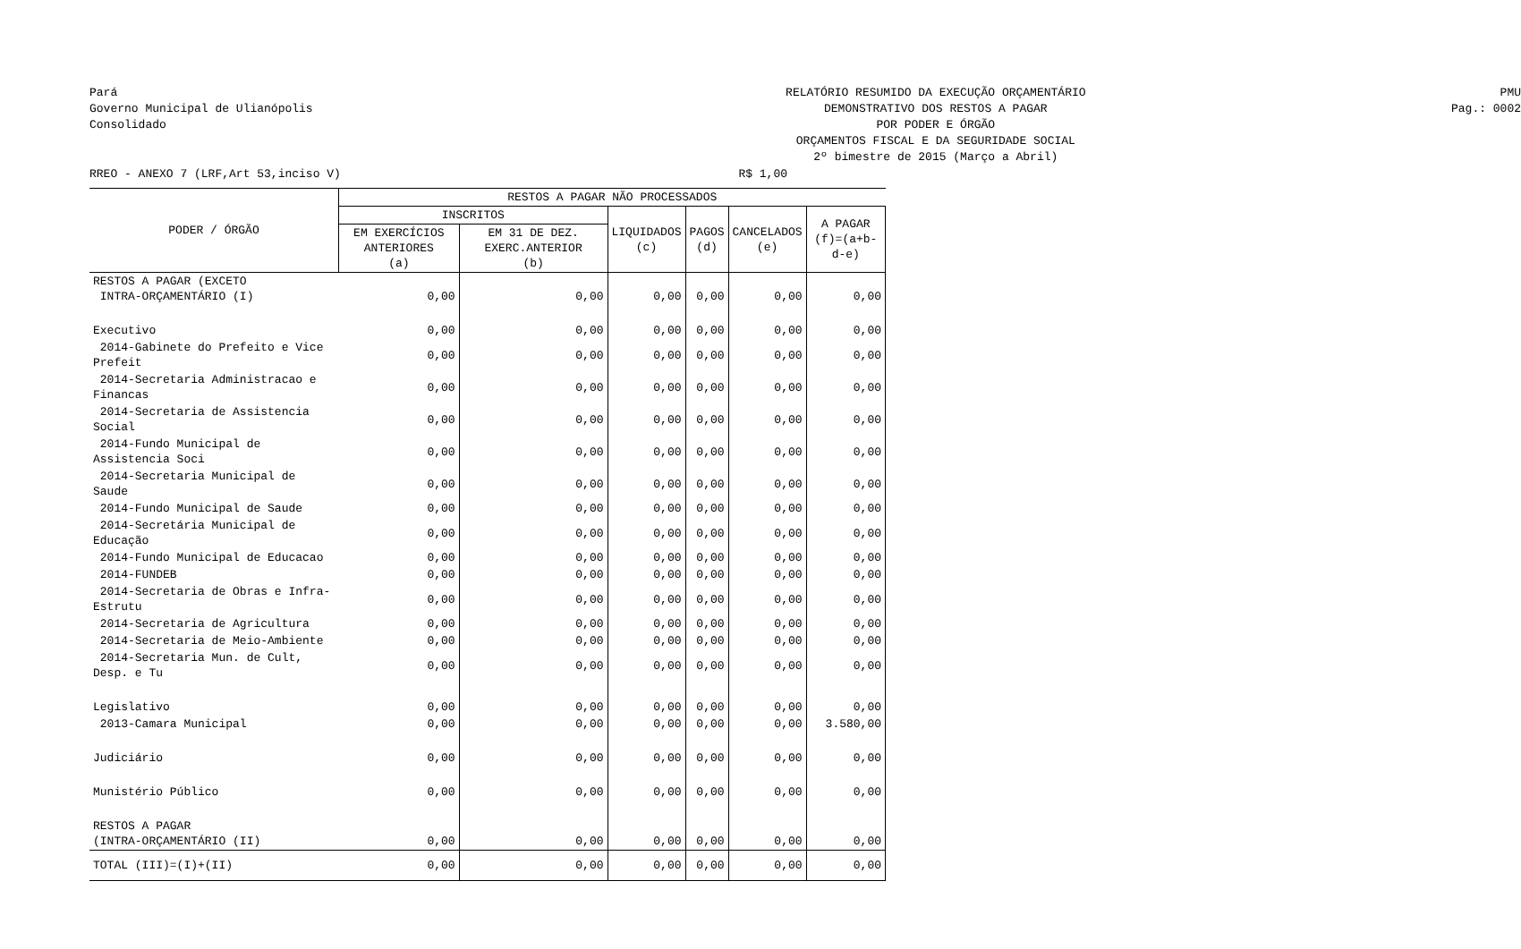Pará
Governo Municipal de Ulianópolis
Consolidado
RELATÓRIO RESUMIDO DA EXECUÇÃO ORÇAMENTÁRIO
DEMONSTRATIVO DOS RESTOS A PAGAR
POR PODER E ÓRGÃO
ORÇAMENTOS FISCAL E DA SEGURIDADE SOCIAL
2º bimestre de 2015 (Março a Abril)
PMU
Pag.: 0002
RREO - ANEXO 7 (LRF,Art 53,inciso V) R$ 1,00
| PODER / ÓRGÃO | RESTOS A PAGAR NÃO PROCESSADOS | | | | | |
| --- | --- | --- | --- | --- | --- | --- |
| | INSCRITOS | | LIQUIDADOS (c) | PAGOS (d) | CANCELADOS (e) | A PAGAR (f)=(a+b-d-e) |
| | EM EXERCÍCIOS ANTERIORES (a) | EM 31 DE DEZ. EXERC.ANTERIOR (b) | | | | |
| RESTOS A PAGAR (EXCETO INTRA-ORÇAMENTÁRIO (I) | 0,00 | 0,00 | 0,00 | 0,00 | 0,00 | 0,00 |
| Executivo | 0,00 | 0,00 | 0,00 | 0,00 | 0,00 | 0,00 |
| 2014-Gabinete do Prefeito e Vice Prefeit | 0,00 | 0,00 | 0,00 | 0,00 | 0,00 | 0,00 |
| 2014-Secretaria Administracao e Financas | 0,00 | 0,00 | 0,00 | 0,00 | 0,00 | 0,00 |
| 2014-Secretaria de Assistencia Social | 0,00 | 0,00 | 0,00 | 0,00 | 0,00 | 0,00 |
| 2014-Fundo Municipal de Assistencia Soci | 0,00 | 0,00 | 0,00 | 0,00 | 0,00 | 0,00 |
| 2014-Secretaria Municipal de Saude | 0,00 | 0,00 | 0,00 | 0,00 | 0,00 | 0,00 |
| 2014-Fundo Municipal de Saude | 0,00 | 0,00 | 0,00 | 0,00 | 0,00 | 0,00 |
| 2014-Secretária Municipal de Educação | 0,00 | 0,00 | 0,00 | 0,00 | 0,00 | 0,00 |
| 2014-Fundo Municipal de Educacao | 0,00 | 0,00 | 0,00 | 0,00 | 0,00 | 0,00 |
| 2014-FUNDEB | 0,00 | 0,00 | 0,00 | 0,00 | 0,00 | 0,00 |
| 2014-Secretaria de Obras e Infra-Estrutu | 0,00 | 0,00 | 0,00 | 0,00 | 0,00 | 0,00 |
| 2014-Secretaria de Agricultura | 0,00 | 0,00 | 0,00 | 0,00 | 0,00 | 0,00 |
| 2014-Secretaria de Meio-Ambiente | 0,00 | 0,00 | 0,00 | 0,00 | 0,00 | 0,00 |
| 2014-Secretaria Mun. de Cult, Desp. e Tu | 0,00 | 0,00 | 0,00 | 0,00 | 0,00 | 0,00 |
| Legislativo | 0,00 | 0,00 | 0,00 | 0,00 | 0,00 | 0,00 |
| 2013-Camara Municipal | 0,00 | 0,00 | 0,00 | 0,00 | 0,00 | 3.580,00 |
| Judiciário | 0,00 | 0,00 | 0,00 | 0,00 | 0,00 | 0,00 |
| Munistério Público | 0,00 | 0,00 | 0,00 | 0,00 | 0,00 | 0,00 |
| RESTOS A PAGAR (INTRA-ORÇAMENTÁRIO (II) | 0,00 | 0,00 | 0,00 | 0,00 | 0,00 | 0,00 |
| TOTAL (III)=(I)+(II) | 0,00 | 0,00 | 0,00 | 0,00 | 0,00 | 0,00 |